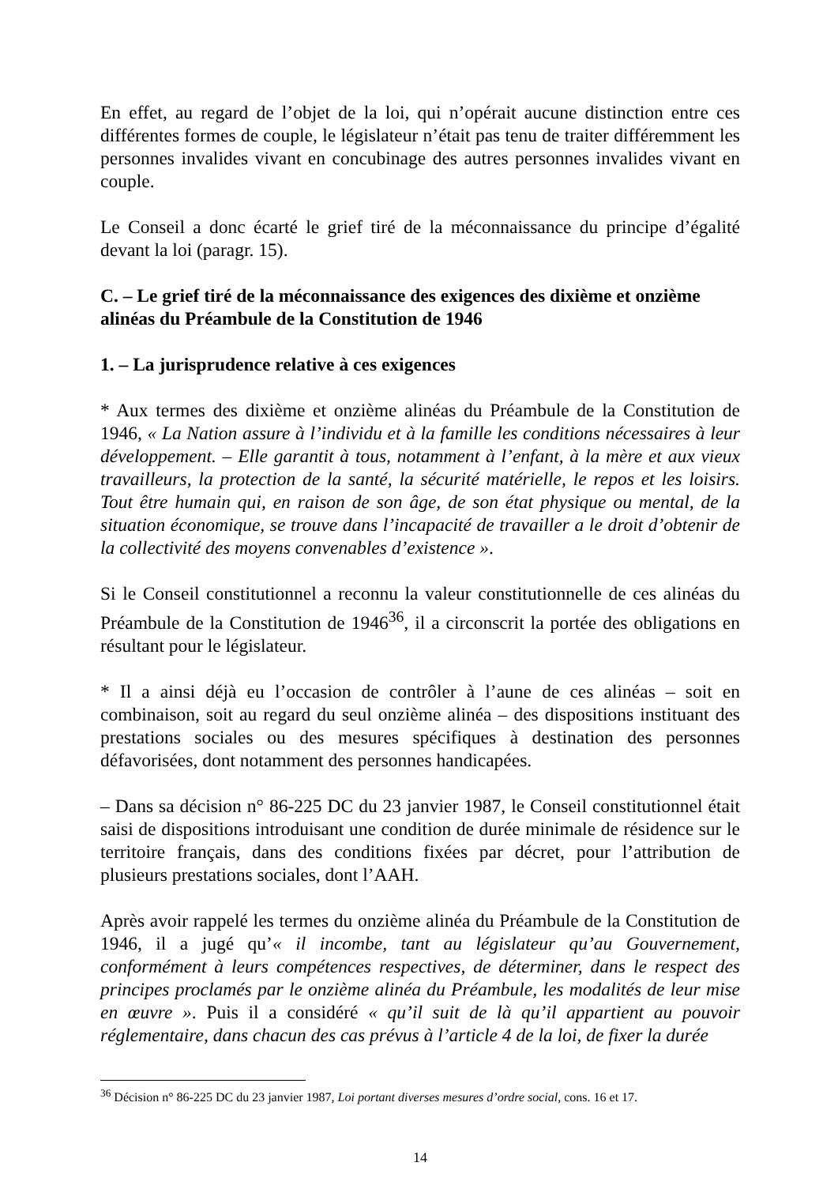En effet, au regard de l’objet de la loi, qui n’opérait aucune distinction entre ces différentes formes de couple, le législateur n’était pas tenu de traiter différemment les personnes invalides vivant en concubinage des autres personnes invalides vivant en couple.
Le Conseil a donc écarté le grief tiré de la méconnaissance du principe d’égalité devant la loi (paragr. 15).
C. – Le grief tiré de la méconnaissance des exigences des dixième et onzième alinéas du Préambule de la Constitution de 1946
1. – La jurisprudence relative à ces exigences
* Aux termes des dixième et onzième alinéas du Préambule de la Constitution de 1946, « La Nation assure à l’individu et à la famille les conditions nécessaires à leur développement. – Elle garantit à tous, notamment à l’enfant, à la mère et aux vieux travailleurs, la protection de la santé, la sécurité matérielle, le repos et les loisirs. Tout être humain qui, en raison de son âge, de son état physique ou mental, de la situation économique, se trouve dans l’incapacité de travailler a le droit d’obtenir de la collectivité des moyens convenables d’existence ».
Si le Conseil constitutionnel a reconnu la valeur constitutionnelle de ces alinéas du Préambule de la Constitution de 1946<sup>36</sup>, il a circonscrit la portée des obligations en résultant pour le législateur.
* Il a ainsi déjà eu l’occasion de contrôler à l’aune de ces alinéas – soit en combinaison, soit au regard du seul onzième alinéa – des dispositions instituant des prestations sociales ou des mesures spécifiques à destination des personnes défavorisées, dont notamment des personnes handicapées.
– Dans sa décision n° 86-225 DC du 23 janvier 1987, le Conseil constitutionnel était saisi de dispositions introduisant une condition de durée minimale de résidence sur le territoire français, dans des conditions fixées par décret, pour l’attribution de plusieurs prestations sociales, dont l’AAH.
Après avoir rappelé les termes du onzième alinéa du Préambule de la Constitution de 1946, il a jugé qu’« il incombe, tant au législateur qu’au Gouvernement, conformément à leurs compétences respectives, de déterminer, dans le respect des principes proclamés par le onzième alinéa du Préambule, les modalités de leur mise en œuvre ». Puis il a considéré « qu’il suit de là qu’il appartient au pouvoir réglementaire, dans chacun des cas prévus à l’article 4 de la loi, de fixer la durée
<sup>36</sup> Décision n° 86-225 DC du 23 janvier 1987, Loi portant diverses mesures d’ordre social, cons. 16 et 17.
14